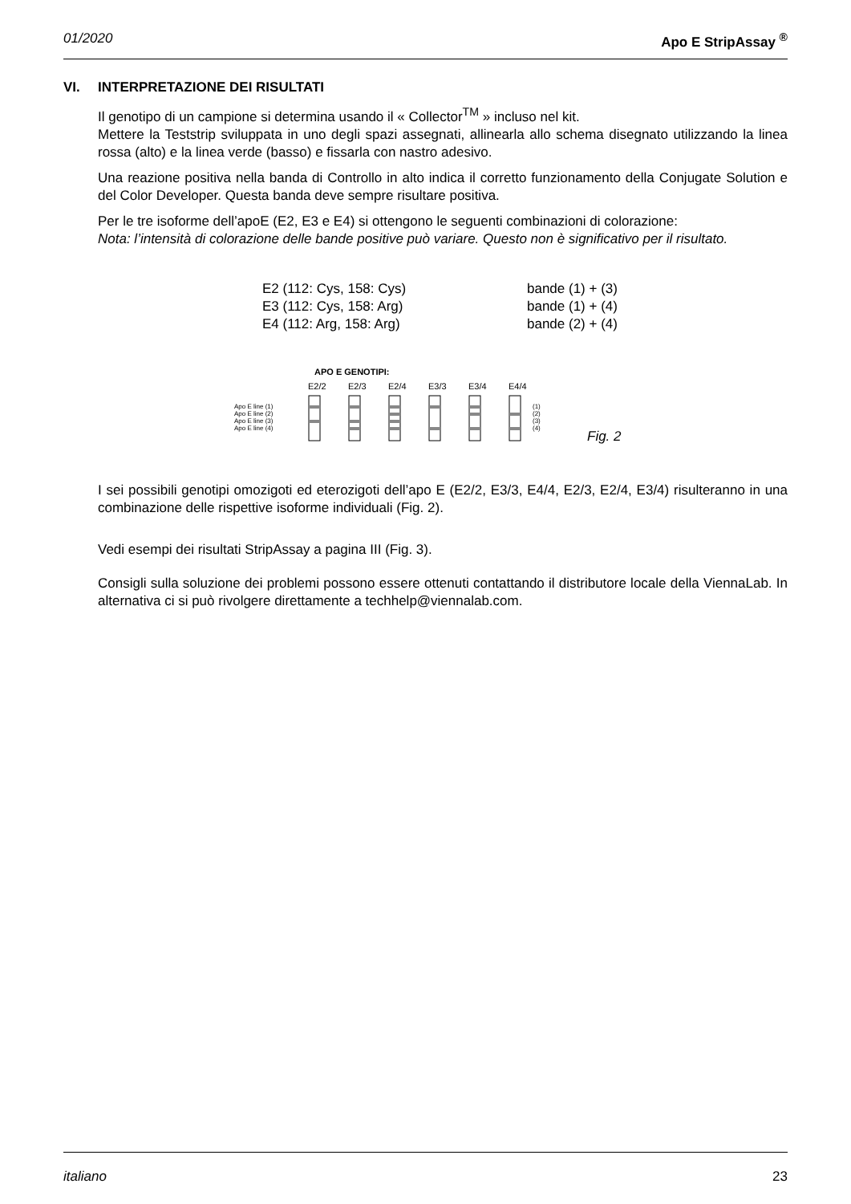01/2020 Apo E StripAssay <sup>®</sup>
VI. INTERPRETAZIONE DEI RISULTATI
Il genotipo di un campione si determina usando il « Collector<sup>TM</sup> » incluso nel kit.
Mettere la Teststrip sviluppata in uno degli spazi assegnati, allinearla allo schema disegnato utilizzando la linea rossa (alto) e la linea verde (basso) e fissarla con nastro adesivo.
Una reazione positiva nella banda di Controllo in alto indica il corretto funzionamento della Conjugate Solution e del Color Developer. Questa banda deve sempre risultare positiva.
Per le tre isoforme dell’apoE (E2, E3 e E4) si ottengono le seguenti combinazioni di colorazione:
Nota: l’intensità di colorazione delle bande positive può variare. Questo non è significativo per il risultato.
E2 (112: Cys, 158: Cys)
bande (1) + (3)
E3 (112: Cys, 158: Arg)
bande (1) + (4)
E4 (112: Arg, 158: Arg)
bande (2) + (4)
APO E GENOTIPI:
E2/2
E2/3
E2/4
E3/3
E3/4
E4/4
Apo E line (1)
Apo E line (2)
Apo E line (3)
Apo E line (4)
(1)
(2)
(3)
(4)
Fig. 2
I sei possibili genotipi omozigoti ed eterozigoti dell’apo E (E2/2, E3/3, E4/4, E2/3, E2/4, E3/4) risulteranno in una combinazione delle rispettive isoforme individuali (Fig. 2).
Vedi esempi dei risultati StripAssay a pagina III (Fig. 3).
Consigli sulla soluzione dei problemi possono essere ottenuti contattando il distributore locale della ViennaLab. In alternativa ci si può rivolgere direttamente a techhelp@viennalab.com.
italiano 23